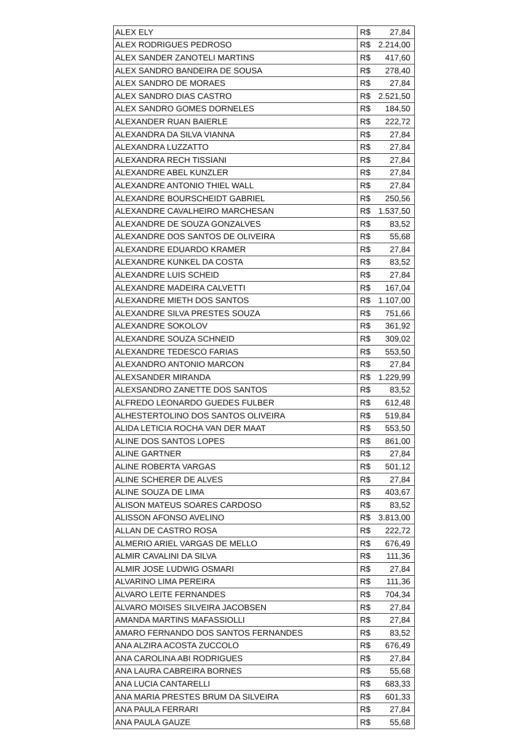| ALEX ELY | R$ | 27,84 |
| ALEX RODRIGUES PEDROSO | R$ | 2.214,00 |
| ALEX SANDER ZANOTELI MARTINS | R$ | 417,60 |
| ALEX SANDRO BANDEIRA DE SOUSA | R$ | 278,40 |
| ALEX SANDRO DE MORAES | R$ | 27,84 |
| ALEX SANDRO DIAS CASTRO | R$ | 2.521,50 |
| ALEX SANDRO GOMES DORNELES | R$ | 184,50 |
| ALEXANDER RUAN BAIERLE | R$ | 222,72 |
| ALEXANDRA DA SILVA VIANNA | R$ | 27,84 |
| ALEXANDRA LUZZATTO | R$ | 27,84 |
| ALEXANDRA RECH TISSIANI | R$ | 27,84 |
| ALEXANDRE ABEL KUNZLER | R$ | 27,84 |
| ALEXANDRE ANTONIO THIEL WALL | R$ | 27,84 |
| ALEXANDRE BOURSCHEIDT GABRIEL | R$ | 250,56 |
| ALEXANDRE CAVALHEIRO MARCHESAN | R$ | 1.537,50 |
| ALEXANDRE DE SOUZA GONZALVES | R$ | 83,52 |
| ALEXANDRE DOS SANTOS DE OLIVEIRA | R$ | 55,68 |
| ALEXANDRE EDUARDO KRAMER | R$ | 27,84 |
| ALEXANDRE KUNKEL DA COSTA | R$ | 83,52 |
| ALEXANDRE LUIS SCHEID | R$ | 27,84 |
| ALEXANDRE MADEIRA CALVETTI | R$ | 167,04 |
| ALEXANDRE MIETH DOS SANTOS | R$ | 1.107,00 |
| ALEXANDRE SILVA PRESTES SOUZA | R$ | 751,66 |
| ALEXANDRE SOKOLOV | R$ | 361,92 |
| ALEXANDRE SOUZA SCHNEID | R$ | 309,02 |
| ALEXANDRE TEDESCO FARIAS | R$ | 553,50 |
| ALEXANDRO ANTONIO MARCON | R$ | 27,84 |
| ALEXSANDER MIRANDA | R$ | 1.229,99 |
| ALEXSANDRO ZANETTE DOS SANTOS | R$ | 83,52 |
| ALFREDO LEONARDO GUEDES FULBER | R$ | 612,48 |
| ALHESTERTOLINO DOS SANTOS OLIVEIRA | R$ | 519,84 |
| ALIDA LETICIA ROCHA VAN DER MAAT | R$ | 553,50 |
| ALINE DOS SANTOS LOPES | R$ | 861,00 |
| ALINE GARTNER | R$ | 27,84 |
| ALINE ROBERTA VARGAS | R$ | 501,12 |
| ALINE SCHERER DE ALVES | R$ | 27,84 |
| ALINE SOUZA DE LIMA | R$ | 403,67 |
| ALISON MATEUS SOARES CARDOSO | R$ | 83,52 |
| ALISSON AFONSO AVELINO | R$ | 3.813,00 |
| ALLAN DE CASTRO ROSA | R$ | 222,72 |
| ALMERIO ARIEL VARGAS DE MELLO | R$ | 676,49 |
| ALMIR CAVALINI DA SILVA | R$ | 111,36 |
| ALMIR JOSE LUDWIG OSMARI | R$ | 27,84 |
| ALVARINO LIMA PEREIRA | R$ | 111,36 |
| ALVARO LEITE FERNANDES | R$ | 704,34 |
| ALVARO MOISES SILVEIRA JACOBSEN | R$ | 27,84 |
| AMANDA MARTINS MAFASSIOLLI | R$ | 27,84 |
| AMARO FERNANDO DOS SANTOS FERNANDES | R$ | 83,52 |
| ANA ALZIRA ACOSTA ZUCCOLO | R$ | 676,49 |
| ANA CAROLINA ABI RODRIGUES | R$ | 27,84 |
| ANA LAURA CABREIRA BORNES | R$ | 55,68 |
| ANA LUCIA CANTARELLI | R$ | 683,33 |
| ANA MARIA PRESTES BRUM DA SILVEIRA | R$ | 601,33 |
| ANA PAULA FERRARI | R$ | 27,84 |
| ANA PAULA GAUZE | R$ | 55,68 |